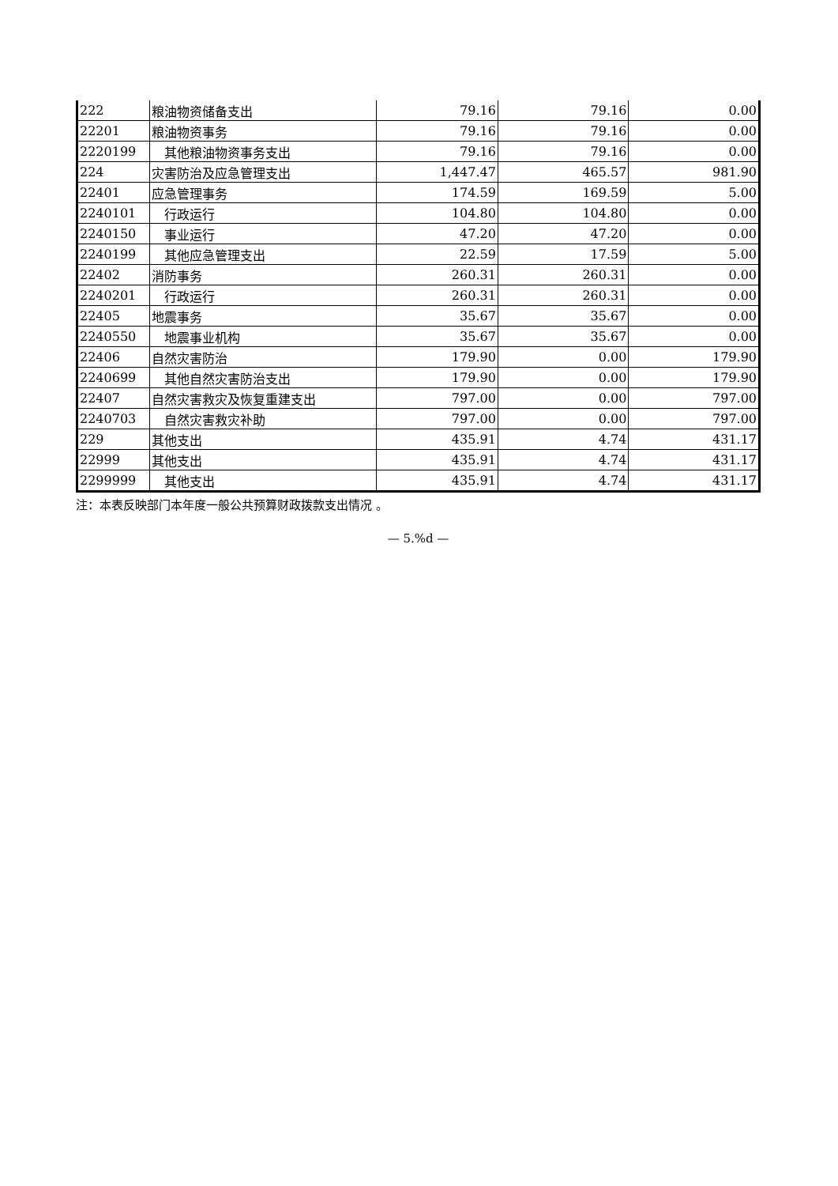| 222 | 粮油物资储备支出 | 79.16 | 79.16 | 0.00 |
| 22201 | 粮油物资事务 | 79.16 | 79.16 | 0.00 |
| 2220199 | 其他粮油物资事务支出 | 79.16 | 79.16 | 0.00 |
| 224 | 灾害防治及应急管理支出 | 1,447.47 | 465.57 | 981.90 |
| 22401 | 应急管理事务 | 174.59 | 169.59 | 5.00 |
| 2240101 | 行政运行 | 104.80 | 104.80 | 0.00 |
| 2240150 | 事业运行 | 47.20 | 47.20 | 0.00 |
| 2240199 | 其他应急管理支出 | 22.59 | 17.59 | 5.00 |
| 22402 | 消防事务 | 260.31 | 260.31 | 0.00 |
| 2240201 | 行政运行 | 260.31 | 260.31 | 0.00 |
| 22405 | 地震事务 | 35.67 | 35.67 | 0.00 |
| 2240550 | 地震事业机构 | 35.67 | 35.67 | 0.00 |
| 22406 | 自然灾害防治 | 179.90 | 0.00 | 179.90 |
| 2240699 | 其他自然灾害防治支出 | 179.90 | 0.00 | 179.90 |
| 22407 | 自然灾害救灾及恢复重建支出 | 797.00 | 0.00 | 797.00 |
| 2240703 | 自然灾害救灾补助 | 797.00 | 0.00 | 797.00 |
| 229 | 其他支出 | 435.91 | 4.74 | 431.17 |
| 22999 | 其他支出 | 435.91 | 4.74 | 431.17 |
| 2299999 | 其他支出 | 435.91 | 4.74 | 431.17 |
注：本表反映部门本年度一般公共预算财政拨款支出情况 。
— 5.%d —